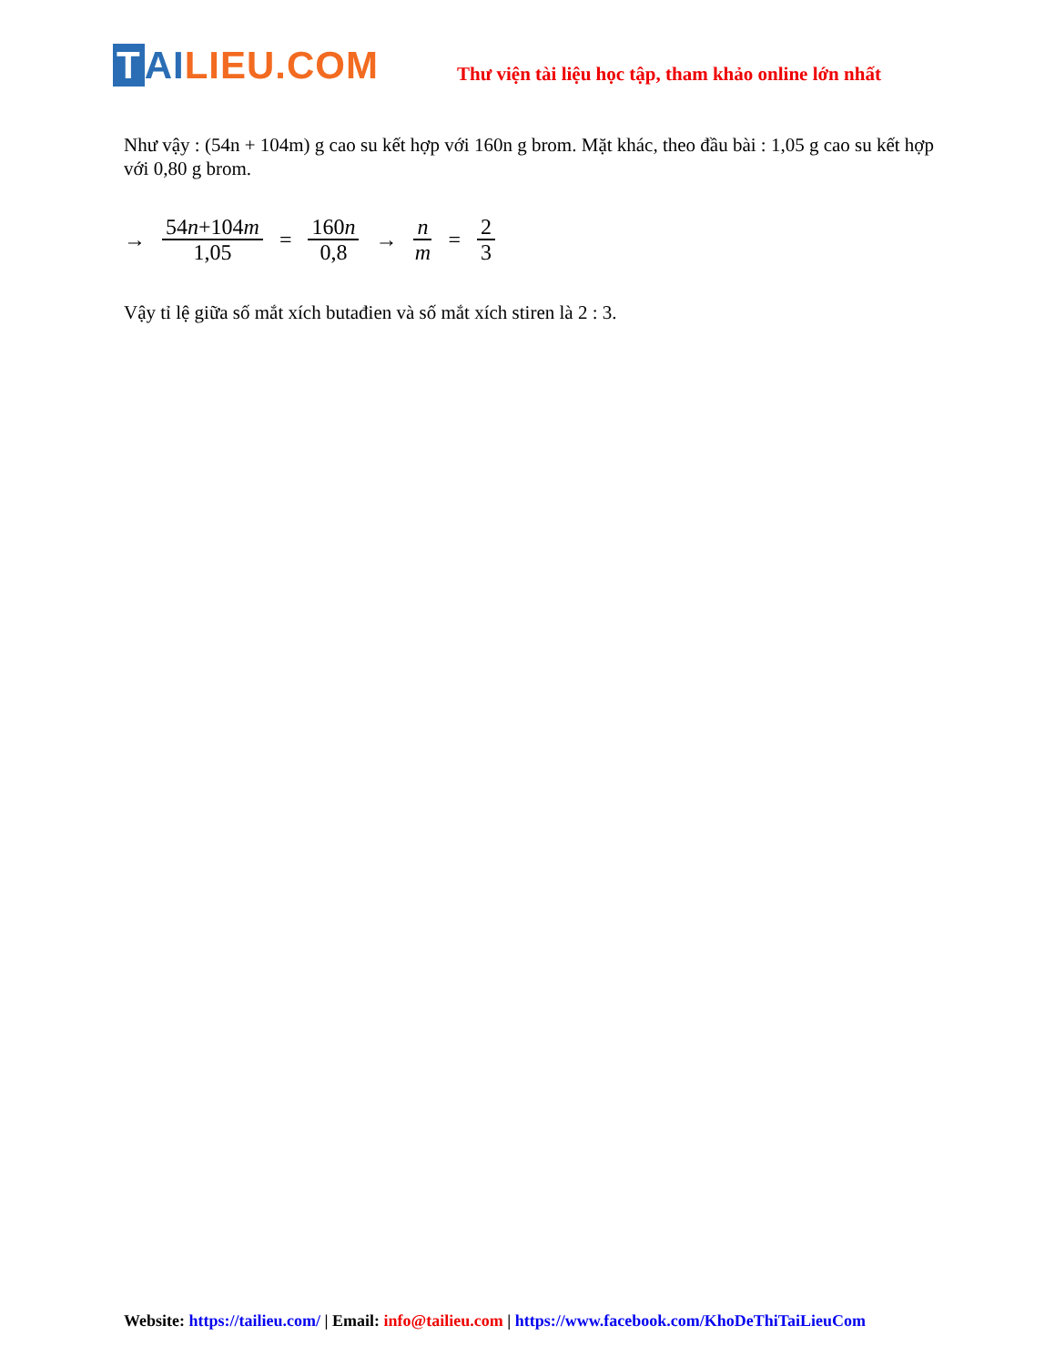T AI LIEU.COM
Thư viện tài liệu học tập, tham khảo online lớn nhất
Như vậy : (54n + 104m) g cao su kết hợp với 160n g brom. Mặt khác, theo đầu bài : 1,05 g cao su kết hợp với 0,80 g brom.
→ 54n+104m 1,05 = 160n 0,8 → n m = 2 3
Vậy tỉ lệ giữa số mắt xích butađien và số mắt xích stiren là 2 : 3.
Website: https://tailieu.com/ | Email: info@tailieu.com | https://www.facebook.com/KhoDeThiTaiLieuCom